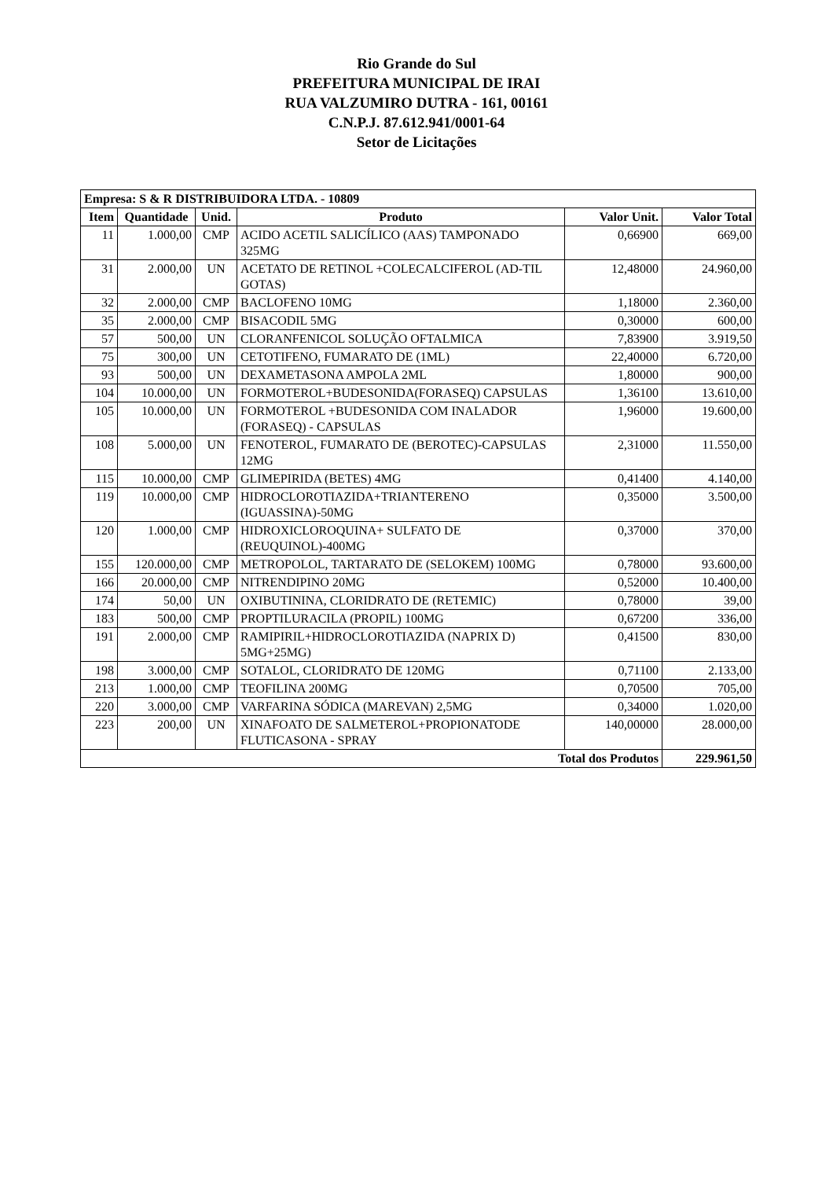Rio Grande do Sul
PREFEITURA MUNICIPAL DE IRAI
RUA VALZUMIRO DUTRA - 161, 00161
C.N.P.J. 87.612.941/0001-64
Setor de Licitações
| Empresa: S & R DISTRIBUIDORA LTDA. - 10809 | | | | | |
| --- | --- | --- | --- | --- | --- |
| Item | Quantidade | Unid. | Produto | Valor Unit. | Valor Total |
| 11 | 1.000,00 | CMP | ACIDO ACETIL SALICÍLICO (AAS) TAMPONADO 325MG | 0,66900 | 669,00 |
| 31 | 2.000,00 | UN | ACETATO DE RETINOL +COLECALCIFEROL (AD-TIL GOTAS) | 12,48000 | 24.960,00 |
| 32 | 2.000,00 | CMP | BACLOFENO 10MG | 1,18000 | 2.360,00 |
| 35 | 2.000,00 | CMP | BISACODIL 5MG | 0,30000 | 600,00 |
| 57 | 500,00 | UN | CLORANFENICOL SOLUÇÃO OFTALMICA | 7,83900 | 3.919,50 |
| 75 | 300,00 | UN | CETOTIFENO, FUMARATO DE (1ML) | 22,40000 | 6.720,00 |
| 93 | 500,00 | UN | DEXAMETASONA AMPOLA 2ML | 1,80000 | 900,00 |
| 104 | 10.000,00 | UN | FORMOTEROL+BUDESONIDA(FORASEQ) CAPSULAS | 1,36100 | 13.610,00 |
| 105 | 10.000,00 | UN | FORMOTEROL +BUDESONIDA COM INALADOR (FORASEQ) - CAPSULAS | 1,96000 | 19.600,00 |
| 108 | 5.000,00 | UN | FENOTEROL, FUMARATO DE (BEROTEC)-CAPSULAS 12MG | 2,31000 | 11.550,00 |
| 115 | 10.000,00 | CMP | GLIMEPIRIDA (BETES) 4MG | 0,41400 | 4.140,00 |
| 119 | 10.000,00 | CMP | HIDROCLOROTIAZIDA+TRIANTERENO (IGUASSINA)-50MG | 0,35000 | 3.500,00 |
| 120 | 1.000,00 | CMP | HIDROXICLOROQUINA+ SULFATO DE (REUQUINOL)-400MG | 0,37000 | 370,00 |
| 155 | 120.000,00 | CMP | METROPOLOL, TARTARATO DE (SELOKEM) 100MG | 0,78000 | 93.600,00 |
| 166 | 20.000,00 | CMP | NITRENDIPINO 20MG | 0,52000 | 10.400,00 |
| 174 | 50,00 | UN | OXIBUTININA, CLORIDRATO DE (RETEMIC) | 0,78000 | 39,00 |
| 183 | 500,00 | CMP | PROPTILURACILA (PROPIL) 100MG | 0,67200 | 336,00 |
| 191 | 2.000,00 | CMP | RAMIPIRIL+HIDROCLOROTIAZIDA (NAPRIX D) 5MG+25MG) | 0,41500 | 830,00 |
| 198 | 3.000,00 | CMP | SOTALOL, CLORIDRATO DE 120MG | 0,71100 | 2.133,00 |
| 213 | 1.000,00 | CMP | TEOFILINA 200MG | 0,70500 | 705,00 |
| 220 | 3.000,00 | CMP | VARFARINA SÓDICA (MAREVAN) 2,5MG | 0,34000 | 1.020,00 |
| 223 | 200,00 | UN | XINAFOATO DE SALMETEROL+PROPIONATODE FLUTICASONA - SPRAY | 140,00000 | 28.000,00 |
| Total dos Produtos | | | | | 229.961,50 |